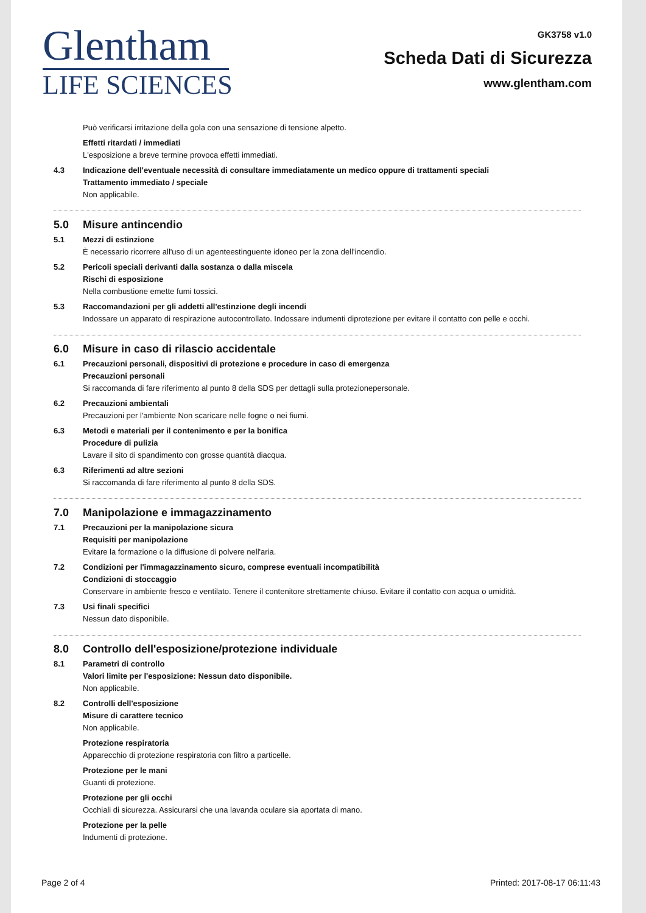Glentham
LIFE SCIENCES
GK3758 v1.0
Scheda Dati di Sicurezza
www.glentham.com
Può verificarsi irritazione della gola con una sensazione di tensione alpetto.
Effetti ritardati / immediati
L'esposizione a breve termine provoca effetti immediati.
4.3 Indicazione dell'eventuale necessità di consultare immediatamente un medico oppure di trattamenti speciali
Trattamento immediato / speciale
Non applicabile.
5.0 Misure antincendio
5.1 Mezzi di estinzione
È necessario ricorrere all'uso di un agenteestinguente idoneo per la zona dell'incendio.
5.2 Pericoli speciali derivanti dalla sostanza o dalla miscela
Rischi di esposizione
Nella combustione emette fumi tossici.
5.3 Raccomandazioni per gli addetti all'estinzione degli incendi
Indossare un apparato di respirazione autocontrollato. Indossare indumenti diprotezione per evitare il contatto con pelle e occhi.
6.0 Misure in caso di rilascio accidentale
6.1 Precauzioni personali, dispositivi di protezione e procedure in caso di emergenza
Precauzioni personali
Si raccomanda di fare riferimento al punto 8 della SDS per dettagli sulla protezionepersonale.
6.2 Precauzioni ambientali
Precauzioni per l'ambiente Non scaricare nelle fogne o nei fiumi.
6.3 Metodi e materiali per il contenimento e per la bonifica
Procedure di pulizia
Lavare il sito di spandimento con grosse quantità diacqua.
6.3 Riferimenti ad altre sezioni
Si raccomanda di fare riferimento al punto 8 della SDS.
7.0 Manipolazione e immagazzinamento
7.1 Precauzioni per la manipolazione sicura
Requisiti per manipolazione
Evitare la formazione o la diffusione di polvere nell'aria.
7.2 Condizioni per l'immagazzinamento sicuro, comprese eventuali incompatibilità
Condizioni di stoccaggio
Conservare in ambiente fresco e ventilato. Tenere il contenitore strettamente chiuso. Evitare il contatto con acqua o umidità.
7.3 Usi finali specifici
Nessun dato disponibile.
8.0 Controllo dell'esposizione/protezione individuale
8.1 Parametri di controllo
Valori limite per l'esposizione: Nessun dato disponibile.
Non applicabile.
8.2 Controlli dell'esposizione
Misure di carattere tecnico
Non applicabile.
Protezione respiratoria
Apparecchio di protezione respiratoria con filtro a particelle.
Protezione per le mani
Guanti di protezione.
Protezione per gli occhi
Occhiali di sicurezza. Assicurarsi che una lavanda oculare sia aportata di mano.
Protezione per la pelle
Indumenti di protezione.
Page 2 of 4 Printed: 2017-08-17 06:11:43